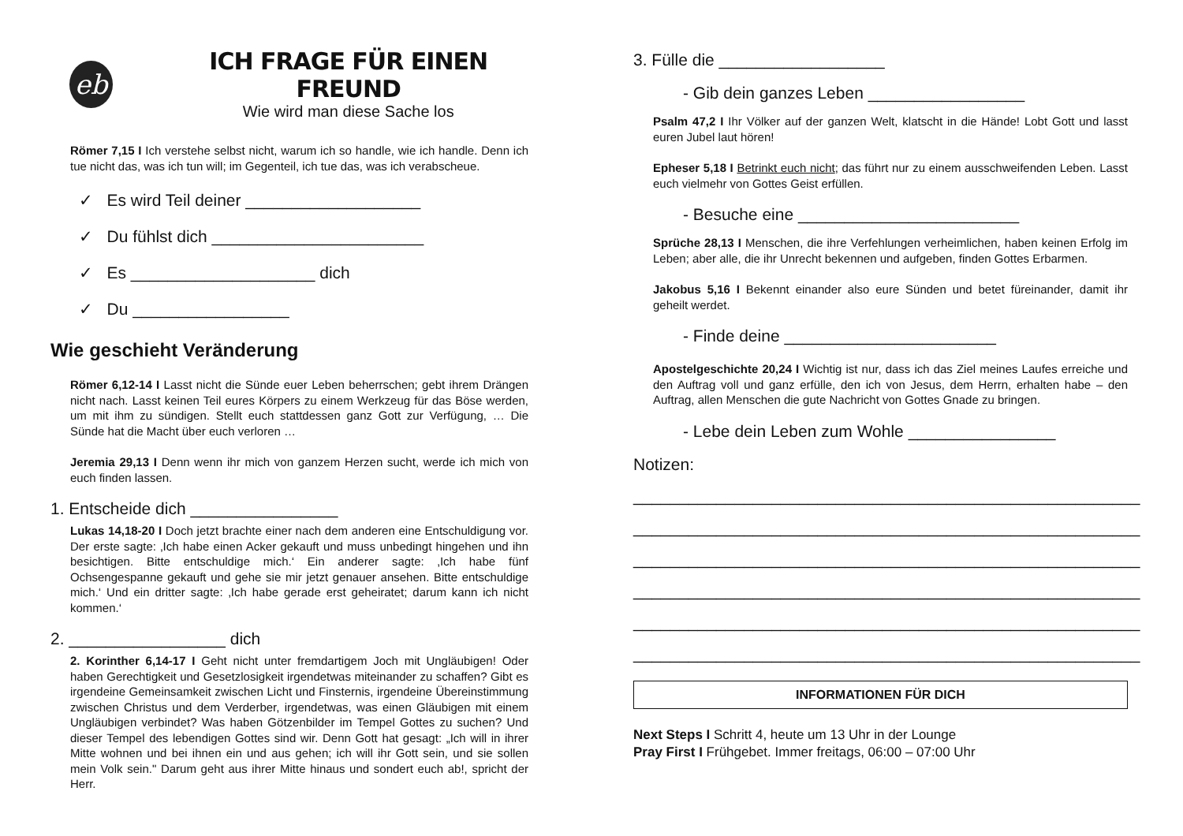eb
ICH FRAGE FÜR EINEN FREUND
Wie wird man diese Sache los
Römer 7,15 I Ich verstehe selbst nicht, warum ich so handle, wie ich handle. Denn ich tue nicht das, was ich tun will; im Gegenteil, ich tue das, was ich verabscheue.
✓ Es wird Teil deiner ___________________
✓ Du fühlst dich _______________________
✓ Es ____________________ dich
✓ Du _________________
Wie geschieht Veränderung
Römer 6,12-14 I Lasst nicht die Sünde euer Leben beherrschen; gebt ihrem Drängen nicht nach. Lasst keinen Teil eures Körpers zu einem Werkzeug für das Böse werden, um mit ihm zu sündigen. Stellt euch stattdessen ganz Gott zur Verfügung, … Die Sünde hat die Macht über euch verloren …
Jeremia 29,13 I Denn wenn ihr mich von ganzem Herzen sucht, werde ich mich von euch finden lassen.
1. Entscheide dich ________________
Lukas 14,18-20 I Doch jetzt brachte einer nach dem anderen eine Entschuldigung vor. Der erste sagte: ‚Ich habe einen Acker gekauft und muss unbedingt hingehen und ihn besichtigen. Bitte entschuldige mich.‘ Ein anderer sagte: ‚Ich habe fünf Ochsengespanne gekauft und gehe sie mir jetzt genauer ansehen. Bitte entschuldige mich.‘ Und ein dritter sagte: ‚Ich habe gerade erst geheiratet; darum kann ich nicht kommen.‘
2. _________________ dich
2. Korinther 6,14-17 I Geht nicht unter fremdartigem Joch mit Ungläubigen! Oder haben Gerechtigkeit und Gesetzlosigkeit irgendetwas miteinander zu schaffen? Gibt es irgendeine Gemeinsamkeit zwischen Licht und Finsternis, irgendeine Übereinstimmung zwischen Christus und dem Verderber, irgendetwas, was einen Gläubigen mit einem Ungläubigen verbindet? Was haben Götzenbilder im Tempel Gottes zu suchen? Und dieser Tempel des lebendigen Gottes sind wir. Denn Gott hat gesagt: „Ich will in ihrer Mitte wohnen und bei ihnen ein und aus gehen; ich will ihr Gott sein, und sie sollen mein Volk sein." Darum geht aus ihrer Mitte hinaus und sondert euch ab!, spricht der Herr.
3. Fülle die __________________
- Gib dein ganzes Leben _________________
Psalm 47,2 I Ihr Völker auf der ganzen Welt, klatscht in die Hände! Lobt Gott und lasst euren Jubel laut hören!
Epheser 5,18 I Betrinkt euch nicht; das führt nur zu einem ausschweifenden Leben. Lasst euch vielmehr von Gottes Geist erfüllen.
- Besuche eine ________________________
Sprüche 28,13 I Menschen, die ihre Verfehlungen verheimlichen, haben keinen Erfolg im Leben; aber alle, die ihr Unrecht bekennen und aufgeben, finden Gottes Erbarmen.
Jakobus 5,16 I Bekennt einander also eure Sünden und betet füreinander, damit ihr geheilt werdet.
- Finde deine _______________________
Apostelgeschichte 20,24 I Wichtig ist nur, dass ich das Ziel meines Laufes erreiche und den Auftrag voll und ganz erfülle, den ich von Jesus, dem Herrn, erhalten habe – den Auftrag, allen Menschen die gute Nachricht von Gottes Gnade zu bringen.
- Lebe dein Leben zum Wohle ________________
Notizen:
_______________________________________________________
_______________________________________________________
_______________________________________________________
_______________________________________________________
_______________________________________________________
_______________________________________________________
INFORMATIONEN FÜR DICH
Next Steps I Schritt 4, heute um 13 Uhr in der Lounge
Pray First I Frühgebet. Immer freitags, 06:00 – 07:00 Uhr